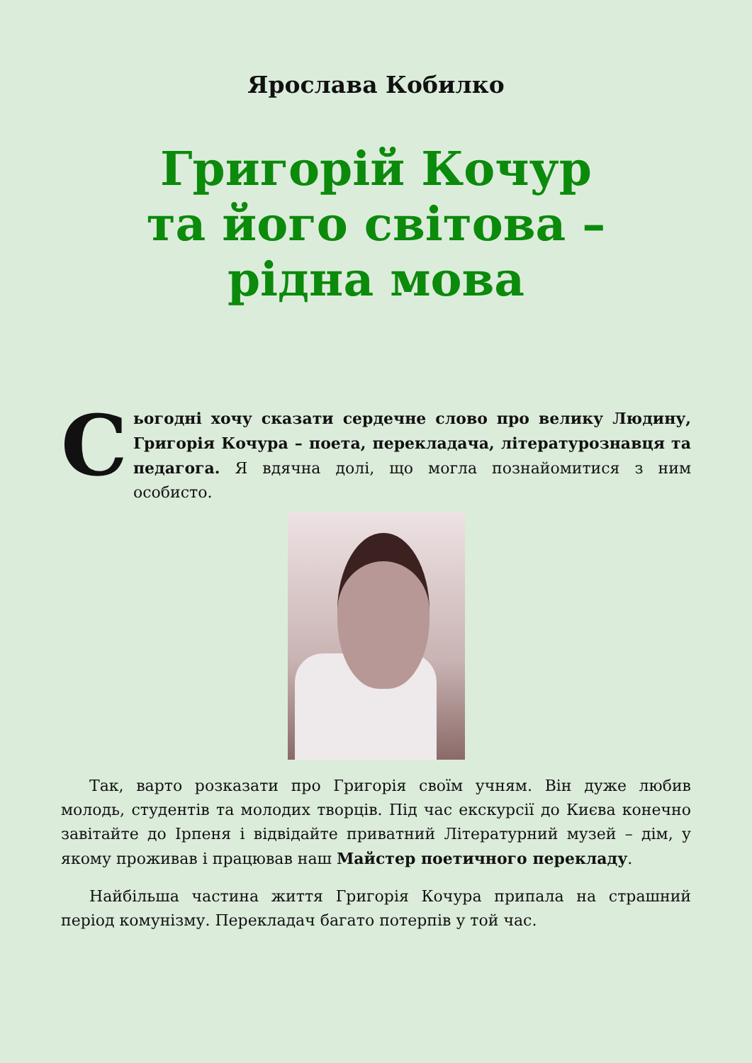Ярослава Кобилко
Григорій Кочур
та його світова –
рідна мова
Сьогодні хочу сказати сердечне слово про велику Людину, Григорія Кочура – поета, перекладача, літературознавця та педагога. Я вдячна долі, що могла познайомитися з ним особисто.
Так, варто розказати про Григорія своїм учням. Він дуже любив молодь, студентів та молодих творців. Під час екскурсії до Києва конечно завітайте до Ірпеня і відвідайте приватний Літературний музей – дім, у якому проживав і працював наш Майстер поетичного перекладу.
Найбільша частина життя Григорія Кочура припала на страшний період комунізму. Перекладач багато потерпів у той час.